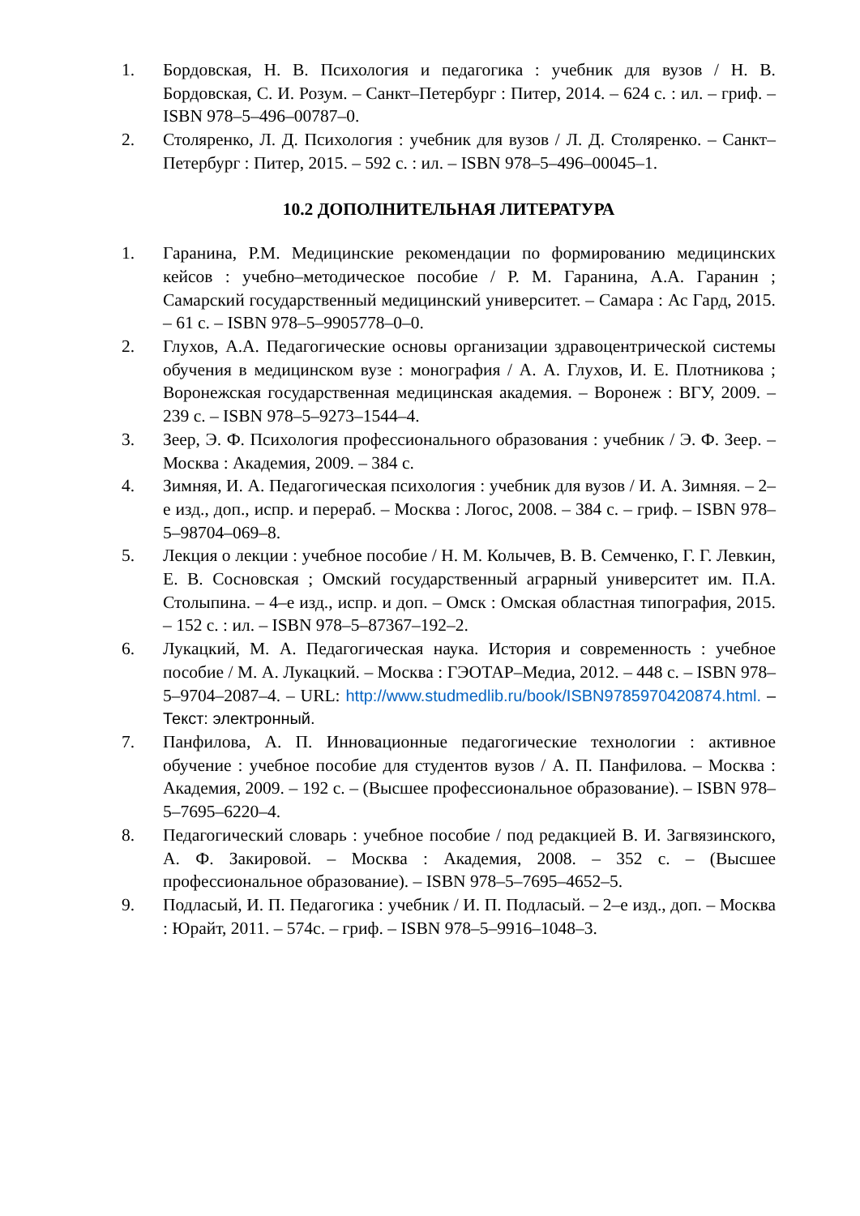1. Бордовская, Н. В. Психология и педагогика : учебник для вузов / Н. В. Бордовская, С. И. Розум. – Санкт–Петербург : Питер, 2014. – 624 с. : ил. – гриф. – ISBN 978–5–496–00787–0.
2. Столяренко, Л. Д. Психология : учебник для вузов / Л. Д. Столяренко. – Санкт–Петербург : Питер, 2015. – 592 с. : ил. – ISBN 978–5–496–00045–1.
10.2 ДОПОЛНИТЕЛЬНАЯ ЛИТЕРАТУРА
1. Гаранина, Р.М. Медицинские рекомендации по формированию медицинских кейсов : учебно–методическое пособие / Р. М. Гаранина, А.А. Гаранин ; Самарский государственный медицинский университет. – Самара : Ас Гард, 2015. – 61 с. – ISBN 978–5–9905778–0–0.
2. Глухов, А.А. Педагогические основы организации здравоцентрической системы обучения в медицинском вузе : монография / А. А. Глухов, И. Е. Плотникова ; Воронежская государственная медицинская академия. – Воронеж : ВГУ, 2009. – 239 с. – ISBN 978–5–9273–1544–4.
3. Зеер, Э. Ф. Психология профессионального образования : учебник / Э. Ф. Зеер. – Москва : Академия, 2009. – 384 с.
4. Зимняя, И. А. Педагогическая психология : учебник для вузов / И. А. Зимняя. – 2–е изд., доп., испр. и перераб. – Москва : Логос, 2008. – 384 с. – гриф. – ISBN 978–5–98704–069–8.
5. Лекция о лекции : учебное пособие / Н. М. Колычев, В. В. Семченко, Г. Г. Левкин, Е. В. Сосновская ; Омский государственный аграрный университет им. П.А. Столыпина. – 4–е изд., испр. и доп. – Омск : Омская областная типография, 2015. – 152 с. : ил. – ISBN 978–5–87367–192–2.
6. Лукацкий, М. А. Педагогическая наука. История и современность : учебное пособие / М. А. Лукацкий. – Москва : ГЭОТАР–Медиа, 2012. – 448 с. – ISBN 978–5–9704–2087–4. – URL: http://www.studmedlib.ru/book/ISBN9785970420874.html. – Текст: электронный.
7. Панфилова, А. П. Инновационные педагогические технологии : активное обучение : учебное пособие для студентов вузов / А. П. Панфилова. – Москва : Академия, 2009. – 192 с. – (Высшее профессиональное образование). – ISBN 978–5–7695–6220–4.
8. Педагогический словарь : учебное пособие / под редакцией В. И. Загвязинского, А. Ф. Закировой. – Москва : Академия, 2008. – 352 с. – (Высшее профессиональное образование). – ISBN 978–5–7695–4652–5.
9. Подласый, И. П. Педагогика : учебник / И. П. Подласый. – 2–е изд., доп. – Москва : Юрайт, 2011. – 574с. – гриф. – ISBN 978–5–9916–1048–3.